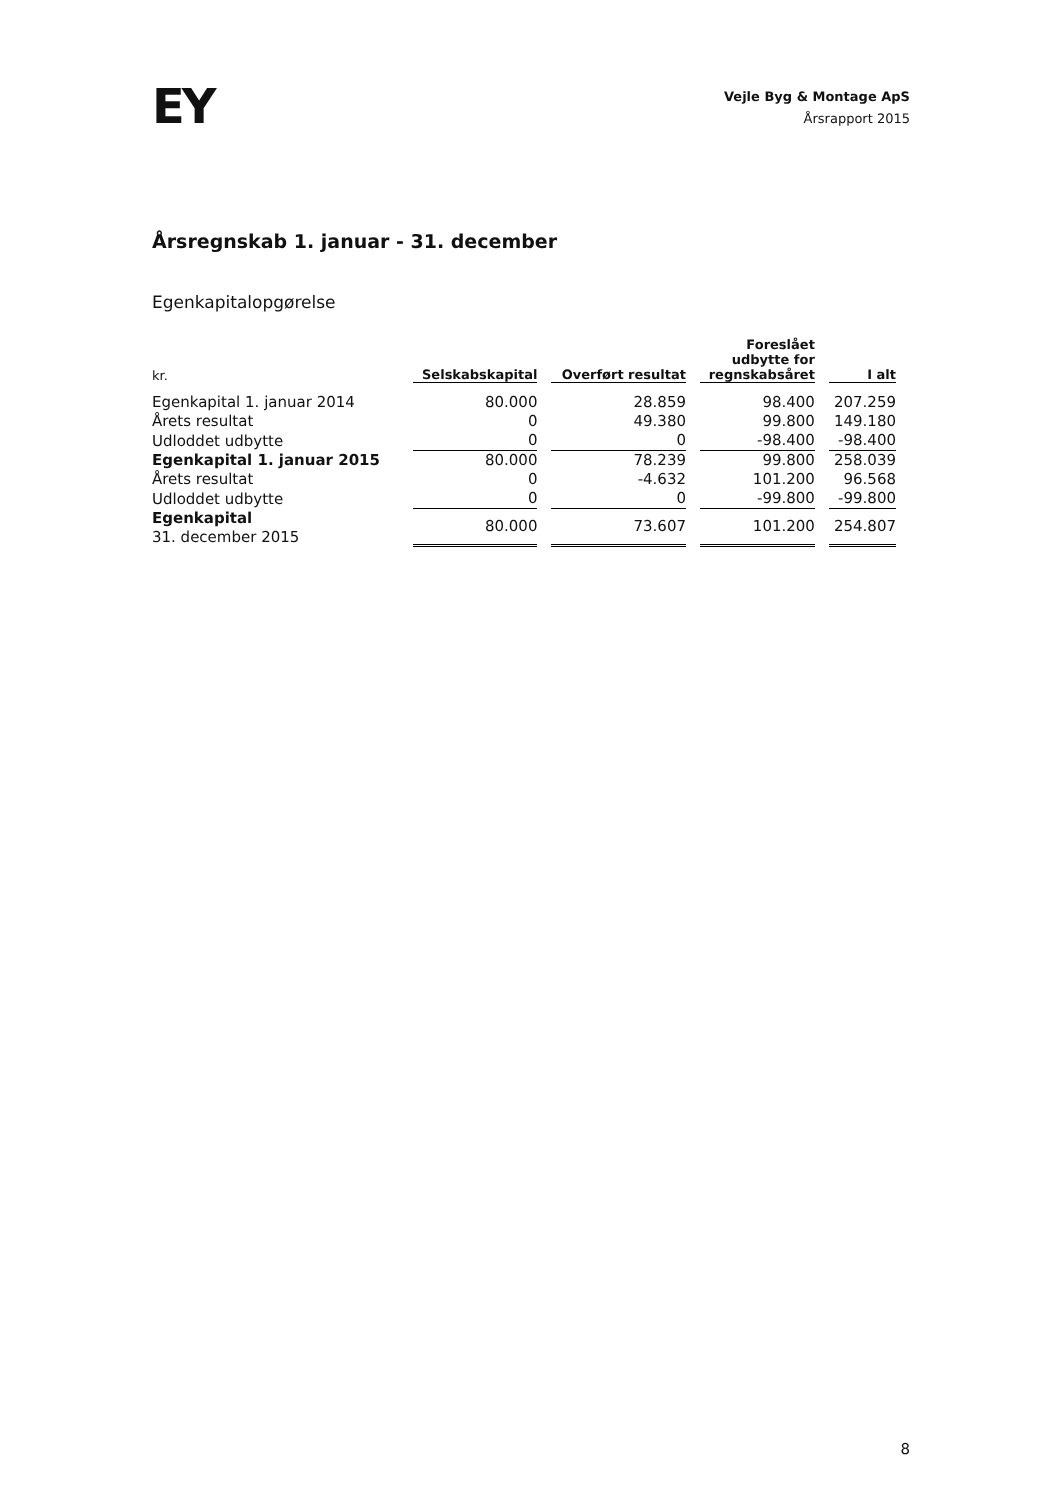EY
Vejle Byg & Montage ApS
Årsrapport 2015
Årsregnskab 1. januar - 31. december
Egenkapitalopgørelse
| kr. | Selskabskapital | Overført resultat | Foreslået udbytte for regnskabsåret | I alt |
| --- | --- | --- | --- | --- |
| Egenkapital 1. januar 2014 | 80.000 | 28.859 | 98.400 | 207.259 |
| Årets resultat | 0 | 49.380 | 99.800 | 149.180 |
| Udloddet udbytte | 0 | 0 | -98.400 | -98.400 |
| Egenkapital 1. januar 2015 | 80.000 | 78.239 | 99.800 | 258.039 |
| Årets resultat | 0 | -4.632 | 101.200 | 96.568 |
| Udloddet udbytte | 0 | 0 | -99.800 | -99.800 |
| Egenkapital 31. december 2015 | 80.000 | 73.607 | 101.200 | 254.807 |
8